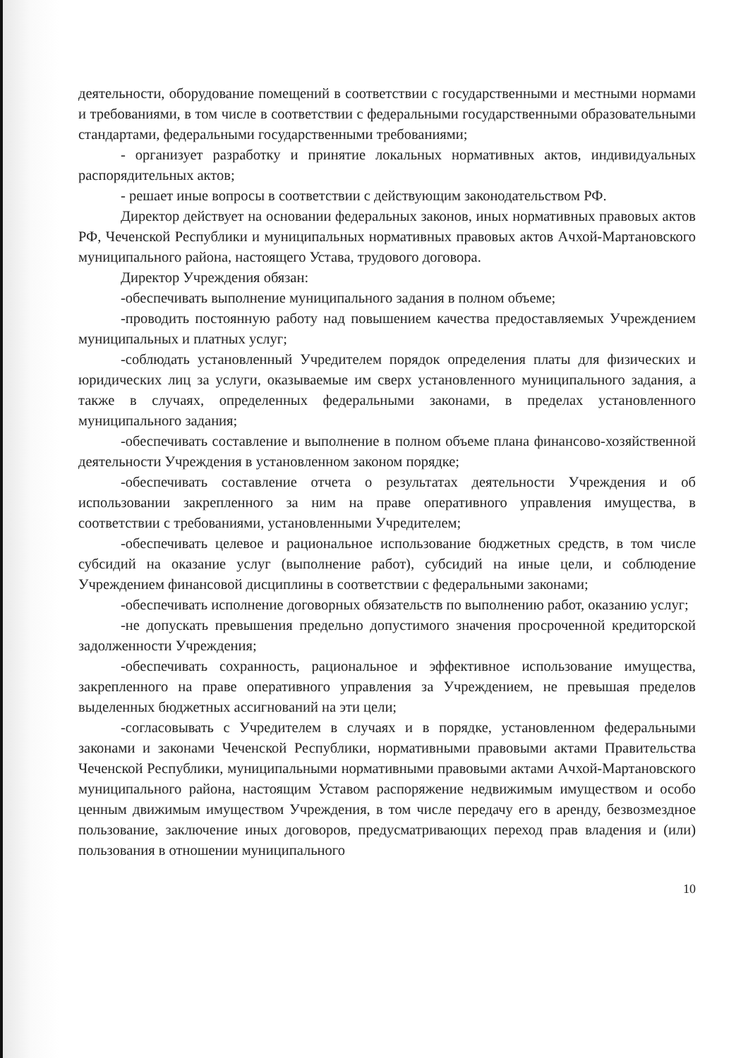деятельности, оборудование помещений в соответствии с государственными и местными нормами и требованиями, в том числе в соответствии с федеральными государственными образовательными стандартами, федеральными государственными требованиями;
- организует разработку и принятие локальных нормативных актов, индивидуальных распорядительных актов;
- решает иные вопросы в соответствии с действующим законодательством РФ.
Директор действует на основании федеральных законов, иных нормативных правовых актов РФ, Чеченской Республики и муниципальных нормативных правовых актов Ачхой-Мартановского муниципального района, настоящего Устава, трудового договора.
Директор Учреждения обязан:
-обеспечивать выполнение муниципального задания в полном объеме;
-проводить постоянную работу над повышением качества предоставляемых Учреждением муниципальных и платных услуг;
-соблюдать установленный Учредителем порядок определения платы для физических и юридических лиц за услуги, оказываемые им сверх установленного муниципального задания, а также в случаях, определенных федеральными законами, в пределах установленного муниципального задания;
-обеспечивать составление и выполнение в полном объеме плана финансово-хозяйственной деятельности Учреждения в установленном законом порядке;
-обеспечивать составление отчета о результатах деятельности Учреждения и об использовании закрепленного за ним на праве оперативного управления имущества, в соответствии с требованиями, установленными Учредителем;
-обеспечивать целевое и рациональное использование бюджетных средств, в том числе субсидий на оказание услуг (выполнение работ), субсидий на иные цели, и соблюдение Учреждением финансовой дисциплины в соответствии с федеральными законами;
-обеспечивать исполнение договорных обязательств по выполнению работ, оказанию услуг;
-не допускать превышения предельно допустимого значения просроченной кредиторской задолженности Учреждения;
-обеспечивать сохранность, рациональное и эффективное использование имущества, закрепленного на праве оперативного управления за Учреждением, не превышая пределов выделенных бюджетных ассигнований на эти цели;
-согласовывать с Учредителем в случаях и в порядке, установленном федеральными законами и законами Чеченской Республики, нормативными правовыми актами Правительства Чеченской Республики, муниципальными нормативными правовыми актами Ачхой-Мартановского муниципального района, настоящим Уставом распоряжение недвижимым имуществом и особо ценным движимым имуществом Учреждения, в том числе передачу его в аренду, безвозмездное пользование, заключение иных договоров, предусматривающих переход прав владения и (или) пользования в отношении муниципального
10